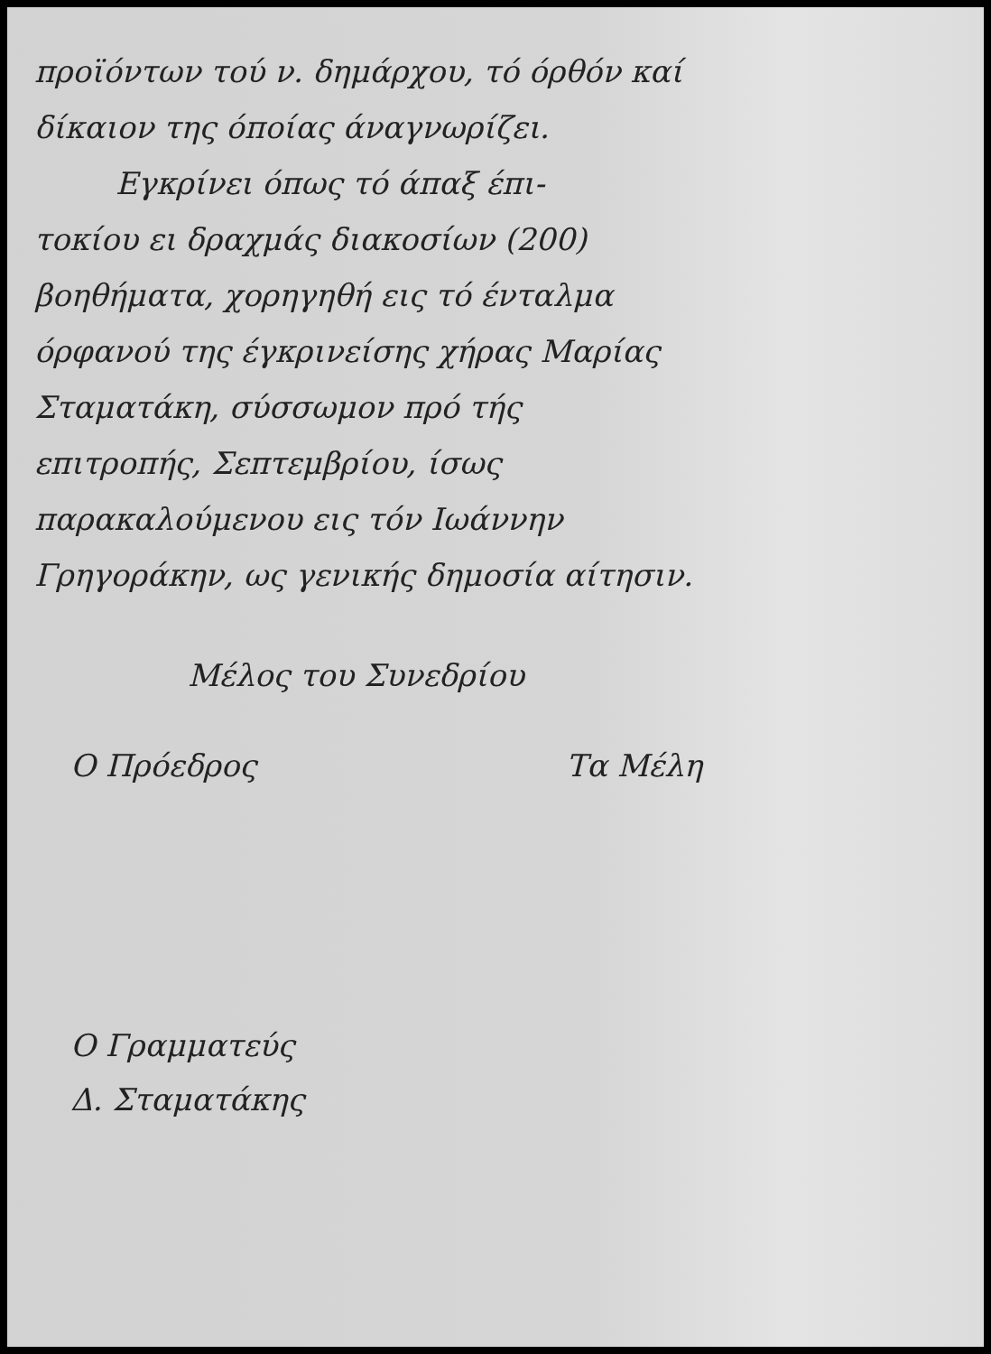προϊόντων τού ν. δημάρχου, τό όρθόν καί δίκαιον της όποίας άναγνωρίζει.
Εγκρίνει όπως τό άπαξ έπι-
τοκίου ει δραχμάς διακοσίων (200) βοηθήματα, χορηγηθή εις τό ένταλμα όρφανού της έγκρινείσης χήρας Μαρίας Σταματάκη, σύσσωμον πρό τής επιτροπής, Σεπτεμβρίου, ίσως παρακαλούμενου εις τόν Ιωάννην Γρηγοράκην, ως γενικής δημοσία αίτησιν.
Μέλος του Συνεδρίου
Ο Πρόεδρος Τα Μέλη
Ο Γραμματεύς
Δ. Σταματάκης